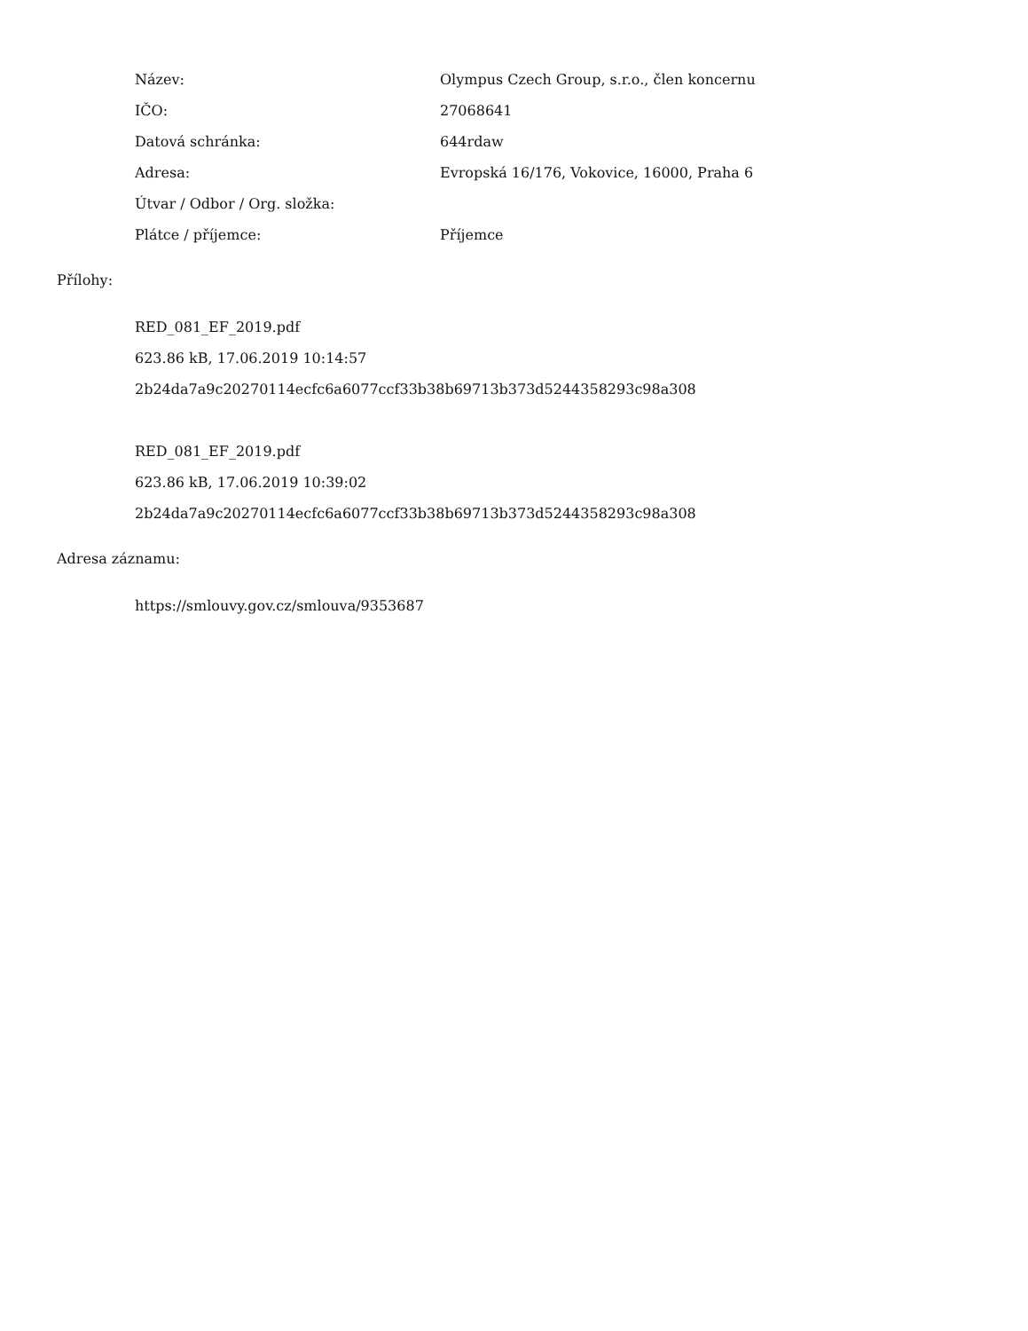| Název: | Olympus Czech Group, s.r.o., člen koncernu |
| IČO: | 27068641 |
| Datová schránka: | 644rdaw |
| Adresa: | Evropská 16/176, Vokovice, 16000, Praha 6 |
| Útvar / Odbor / Org. složka: | |
| Plátce / příjemce: | Příjemce |
Přílohy:
RED_081_EF_2019.pdf
623.86 kB, 17.06.2019 10:14:57
2b24da7a9c20270114ecfc6a6077ccf33b38b69713b373d5244358293c98a308
RED_081_EF_2019.pdf
623.86 kB, 17.06.2019 10:39:02
2b24da7a9c20270114ecfc6a6077ccf33b38b69713b373d5244358293c98a308
Adresa záznamu:
https://smlouvy.gov.cz/smlouva/9353687